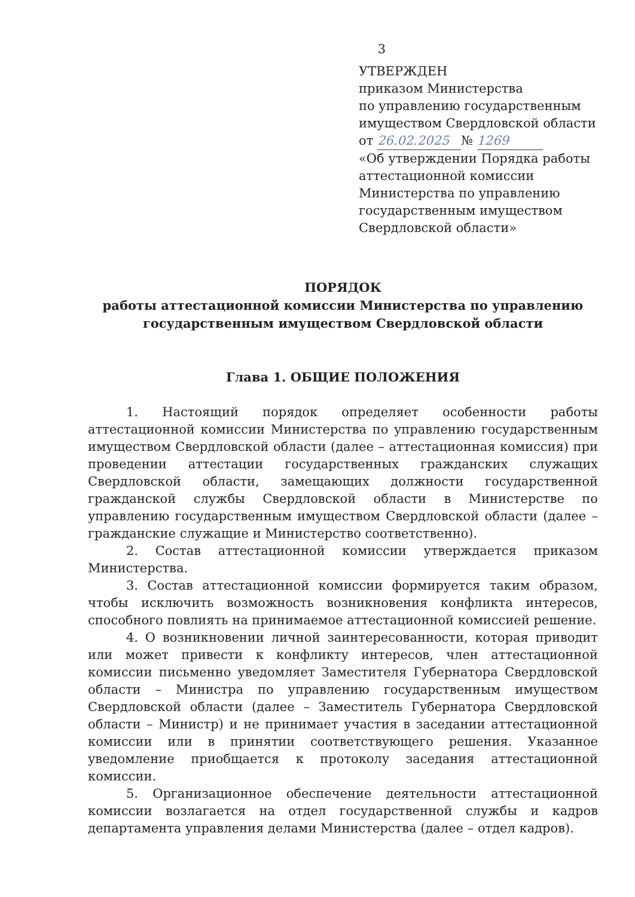3
УТВЕРЖДЕН
приказом Министерства
по управлению государственным
имуществом Свердловской области
от 26.02.2025 № 1269
«Об утверждении Порядка работы
аттестационной комиссии
Министерства по управлению
государственным имуществом
Свердловской области»
ПОРЯДОК
работы аттестационной комиссии Министерства по управлению
государственным имуществом Свердловской области
Глава 1. ОБЩИЕ ПОЛОЖЕНИЯ
1. Настоящий порядок определяет особенности работы аттестационной комиссии Министерства по управлению государственным имуществом Свердловской области (далее – аттестационная комиссия) при проведении аттестации государственных гражданских служащих Свердловской области, замещающих должности государственной гражданской службы Свердловской области в Министерстве по управлению государственным имуществом Свердловской области (далее – гражданские служащие и Министерство соответственно).
2. Состав аттестационной комиссии утверждается приказом Министерства.
3. Состав аттестационной комиссии формируется таким образом, чтобы исключить возможность возникновения конфликта интересов, способного повлиять на принимаемое аттестационной комиссией решение.
4. О возникновении личной заинтересованности, которая приводит или может привести к конфликту интересов, член аттестационной комиссии письменно уведомляет Заместителя Губернатора Свердловской области – Министра по управлению государственным имуществом Свердловской области (далее – Заместитель Губернатора Свердловской области – Министр) и не принимает участия в заседании аттестационной комиссии или в принятии соответствующего решения. Указанное уведомление приобщается к протоколу заседания аттестационной комиссии.
5. Организационное обеспечение деятельности аттестационной комиссии возлагается на отдел государственной службы и кадров департамента управления делами Министерства (далее – отдел кадров).